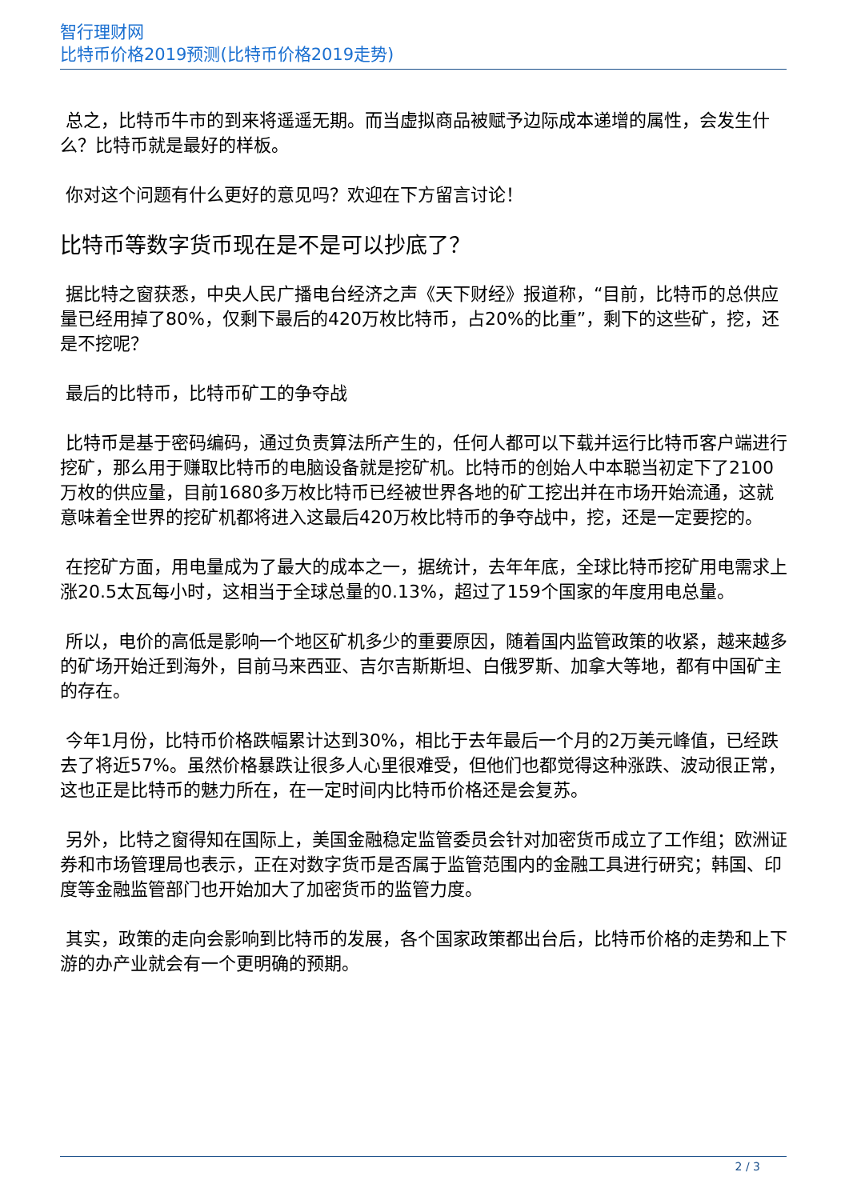智行理财网
比特币价格2019预测(比特币价格2019走势)
总之，比特币牛市的到来将遥遥无期。而当虚拟商品被赋予边际成本递增的属性，会发生什么？比特币就是最好的样板。
你对这个问题有什么更好的意见吗？欢迎在下方留言讨论！
比特币等数字货币现在是不是可以抄底了？
据比特之窗获悉，中央人民广播电台经济之声《天下财经》报道称，“目前，比特币的总供应量已经用掉了80%，仅剩下最后的420万枚比特币，占20%的比重”，剩下的这些矿，挖，还是不挖呢？
最后的比特币，比特币矿工的争夺战
比特币是基于密码编码，通过负责算法所产生的，任何人都可以下载并运行比特币客户端进行挖矿，那么用于赚取比特币的电脑设备就是挖矿机。比特币的创始人中本聪当初定下了2100万枚的供应量，目前1680多万枚比特币已经被世界各地的矿工挖出并在市场开始流通，这就意味着全世界的挖矿机都将进入这最后420万枚比特币的争夺战中，挖，还是一定要挖的。
在挖矿方面，用电量成为了最大的成本之一，据统计，去年年底，全球比特币挖矿用电需求上涨20.5太瓦每小时，这相当于全球总量的0.13%，超过了159个国家的年度用电总量。
所以，电价的高低是影响一个地区矿机多少的重要原因，随着国内监管政策的收紧，越来越多的矿场开始迁到海外，目前马来西亚、吉尔吉斯斯坦、白俄罗斯、加拿大等地，都有中国矿主的存在。
今年1月份，比特币价格跌幅累计达到30%，相比于去年最后一个月的2万美元峰值，已经跌去了将近57%。虽然价格暴跌让很多人心里很难受，但他们也都觉得这种涨跌、波动很正常，这也正是比特币的魅力所在，在一定时间内比特币价格还是会复苏。
另外，比特之窗得知在国际上，美国金融稳定监管委员会针对加密货币成立了工作组；欧洲证券和市场管理局也表示，正在对数字货币是否属于监管范围内的金融工具进行研究；韩国、印度等金融监管部门也开始加大了加密货币的监管力度。
其实，政策的走向会影响到比特币的发展，各个国家政策都出台后，比特币价格的走势和上下游的办产业就会有一个更明确的预期。
2 / 3